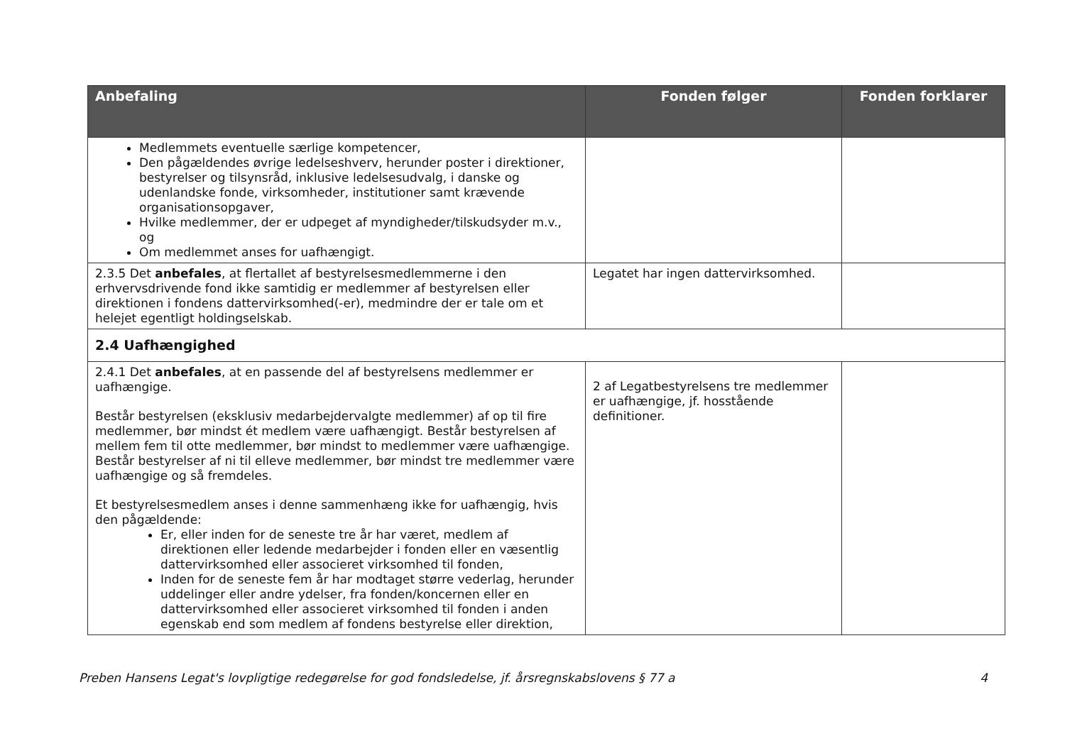| Anbefaling | Fonden følger | Fonden forklarer |
| --- | --- | --- |
| Medlemmets eventuelle særlige kompetencer, Den pågældendes øvrige ledelseshverv, herunder poster i direktioner, bestyrelser og tilsynsråd, inklusive ledelsesudvalg, i danske og udenlandske fonde, virksomheder, institutioner samt krævende organisationsopgaver, Hvilke medlemmer, der er udpeget af myndigheder/tilskudsyder m.v., og Om medlemmet anses for uafhængigt. | | |
| 2.3.5 Det anbefales , at flertallet af bestyrelsesmedlemmerne i den erhvervsdrivende fond ikke samtidig er medlemmer af bestyrelsen eller direktionen i fondens dattervirksomhed(-er), medmindre der er tale om et helejet egentligt holdingselskab. | Legatet har ingen dattervirksomhed. | |
| 2.4 Uafhængighed | | |
| 2.4.1 Det anbefales , at en passende del af bestyrelsens medlemmer er uafhængige. Består bestyrelsen (eksklusiv medarbejdervalgte medlemmer) af op til fire medlemmer, bør mindst ét medlem være uafhængigt. Består bestyrelsen af mellem fem til otte medlemmer, bør mindst to medlemmer være uafhængige. Består bestyrelser af ni til elleve medlemmer, bør mindst tre medlemmer være uafhængige og så fremdeles. Et bestyrelsesmedlem anses i denne sammenhæng ikke for uafhængig, hvis den pågældende: Er, eller inden for de seneste tre år har været, medlem af direktionen eller ledende medarbejder i fonden eller en væsentlig dattervirksomhed eller associeret virksomhed til fonden, Inden for de seneste fem år har modtaget større vederlag, herunder uddelinger eller andre ydelser, fra fonden/koncernen eller en dattervirksomhed eller associeret virksomhed til fonden i anden egenskab end som medlem af fondens bestyrelse eller direktion, | 2 af Legatbestyrelsens tre medlemmer er uafhængige, jf. hosstående definitioner. | |
Preben Hansens Legat's lovpligtige redegørelse for god fondsledelse, jf. årsregnskabslovens § 77 a 4